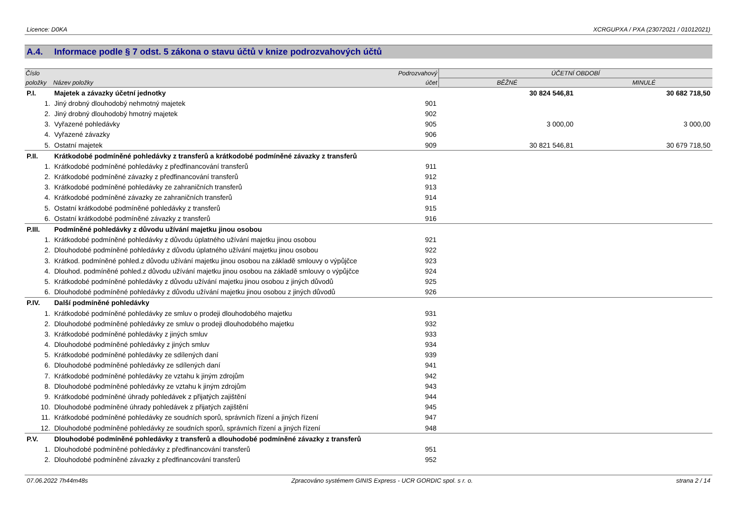Licence: D0KA XCRGUPXA / PXA (23072021 / 01012021)
A.4. Informace podle § 7 odst. 5 zákona o stavu účtů v knize podrozvahových účtů
| Číslo | | Podrozvahový | ÚČETNÍ OBDOBÍ | |
| --- | --- | --- | --- | --- |
| položky | Název položky | účet | BĚŽNÉ | MINULÉ |
| P.I. | Majetek a závazky účetní jednotky | | 30 824 546,81 | 30 682 718,50 |
| 1. | Jiný drobný dlouhodobý nehmotný majetek | 901 | | |
| 2. | Jiný drobný dlouhodobý hmotný majetek | 902 | | |
| 3. | Vyřazené pohledávky | 905 | 3 000,00 | 3 000,00 |
| 4. | Vyřazené závazky | 906 | | |
| 5. | Ostatní majetek | 909 | 30 821 546,81 | 30 679 718,50 |
| P.II. | Krátkodobé podmíněné pohledávky z transferů a krátkodobé podmíněné závazky z transferů | | | |
| 1. | Krátkodobé podmíněné pohledávky z předfinancování transferů | 911 | | |
| 2. | Krátkodobé podmíněné závazky z předfinancování transferů | 912 | | |
| 3. | Krátkodobé podmíněné pohledávky ze zahraničních transferů | 913 | | |
| 4. | Krátkodobé podmíněné závazky ze zahraničních transferů | 914 | | |
| 5. | Ostatní krátkodobé podmíněné pohledávky z transferů | 915 | | |
| 6. | Ostatní krátkodobé podmíněné závazky z transferů | 916 | | |
| P.III. | Podmíněné pohledávky z důvodu užívání majetku jinou osobou | | | |
| 1. | Krátkodobé podmíněné pohledávky z důvodu úplatného užívání majetku jinou osobou | 921 | | |
| 2. | Dlouhodobé podmíněné pohledávky z důvodu úplatného užívání majetku jinou osobou | 922 | | |
| 3. | Krátkod. podmíněné pohled.z důvodu užívání majetku jinou osobou na základě smlouvy o výpůjčce | 923 | | |
| 4. | Dlouhod. podmíněné pohled.z důvodu užívání majetku jinou osobou na základě smlouvy o výpůjčce | 924 | | |
| 5. | Krátkodobé podmíněné pohledávky z důvodu užívání majetku jinou osobou z jiných důvodů | 925 | | |
| 6. | Dlouhodobé podmíněné pohledávky z důvodu užívání majetku jinou osobou z jiných důvodů | 926 | | |
| P.IV. | Další podmíněné pohledávky | | | |
| 1. | Krátkodobé podmíněné pohledávky ze smluv o prodeji dlouhodobého majetku | 931 | | |
| 2. | Dlouhodobé podmíněné pohledávky ze smluv o prodeji dlouhodobého majetku | 932 | | |
| 3. | Krátkodobé podmíněné pohledávky z jiných smluv | 933 | | |
| 4. | Dlouhodobé podmíněné pohledávky z jiných smluv | 934 | | |
| 5. | Krátkodobé podmíněné pohledávky ze sdílených daní | 939 | | |
| 6. | Dlouhodobé podmíněné pohledávky ze sdílených daní | 941 | | |
| 7. | Krátkodobé podmíněné pohledávky ze vztahu k jiným zdrojům | 942 | | |
| 8. | Dlouhodobé podmíněné pohledávky ze vztahu k jiným zdrojům | 943 | | |
| 9. | Krátkodobé podmíněné úhrady pohledávek z přijatých zajištění | 944 | | |
| 10. | Dlouhodobé podmíněné úhrady pohledávek z přijatých zajištění | 945 | | |
| 11. | Krátkodobé podmíněné pohledávky ze soudních sporů, správních řízení a jiných řízení | 947 | | |
| 12. | Dlouhodobé podmíněné pohledávky ze soudních sporů, správních řízení a jiných řízení | 948 | | |
| P.V. | Dlouhodobé podmíněné pohledávky z transferů a dlouhodobé podmíněné závazky z transferů | | | |
| 1. | Dlouhodobé podmíněné pohledávky z předfinancování transferů | 951 | | |
| 2. | Dlouhodobé podmíněné závazky z předfinancování transferů | 952 | | |
07.06.2022 7h44m48s Zpracováno systémem GINIS Express - UCR GORDIC spol. s r. o. strana 2 / 14